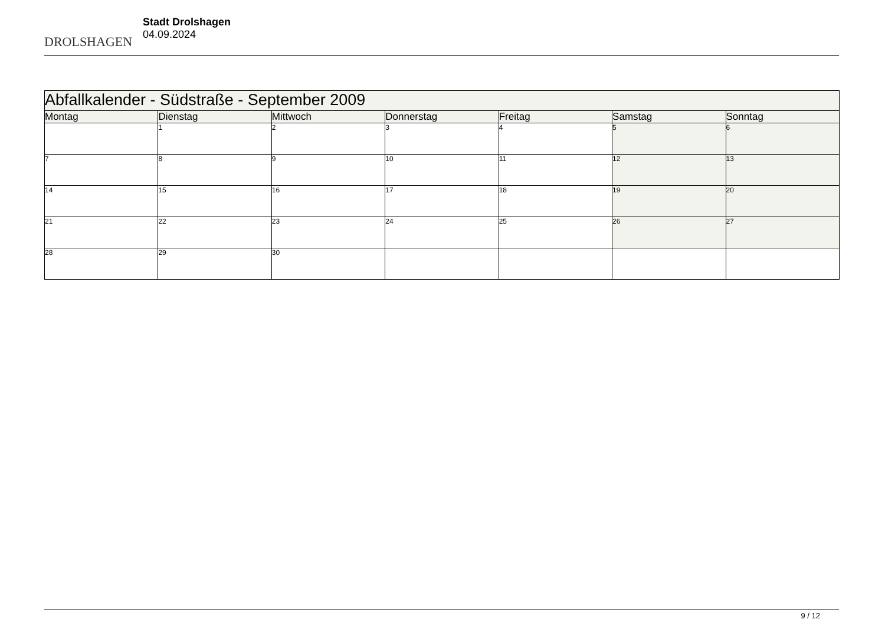DROLSHAGEN
Stadt Drolshagen
04.09.2024
| Abfallkalender - Südstraße - September 2009 | | | | | | |
| Montag | Dienstag | Mittwoch | Donnerstag | Freitag | Samstag | Sonntag |
| | 1 | 2 | 3 | 4 | 5 | 6 |
| 7 | 8 | 9 | 10 | 11 | 12 | 13 |
| 14 | 15 | 16 | 17 | 18 | 19 | 20 |
| 21 | 22 | 23 | 24 | 25 | 26 | 27 |
| 28 | 29 | 30 | | | | |
9 / 12